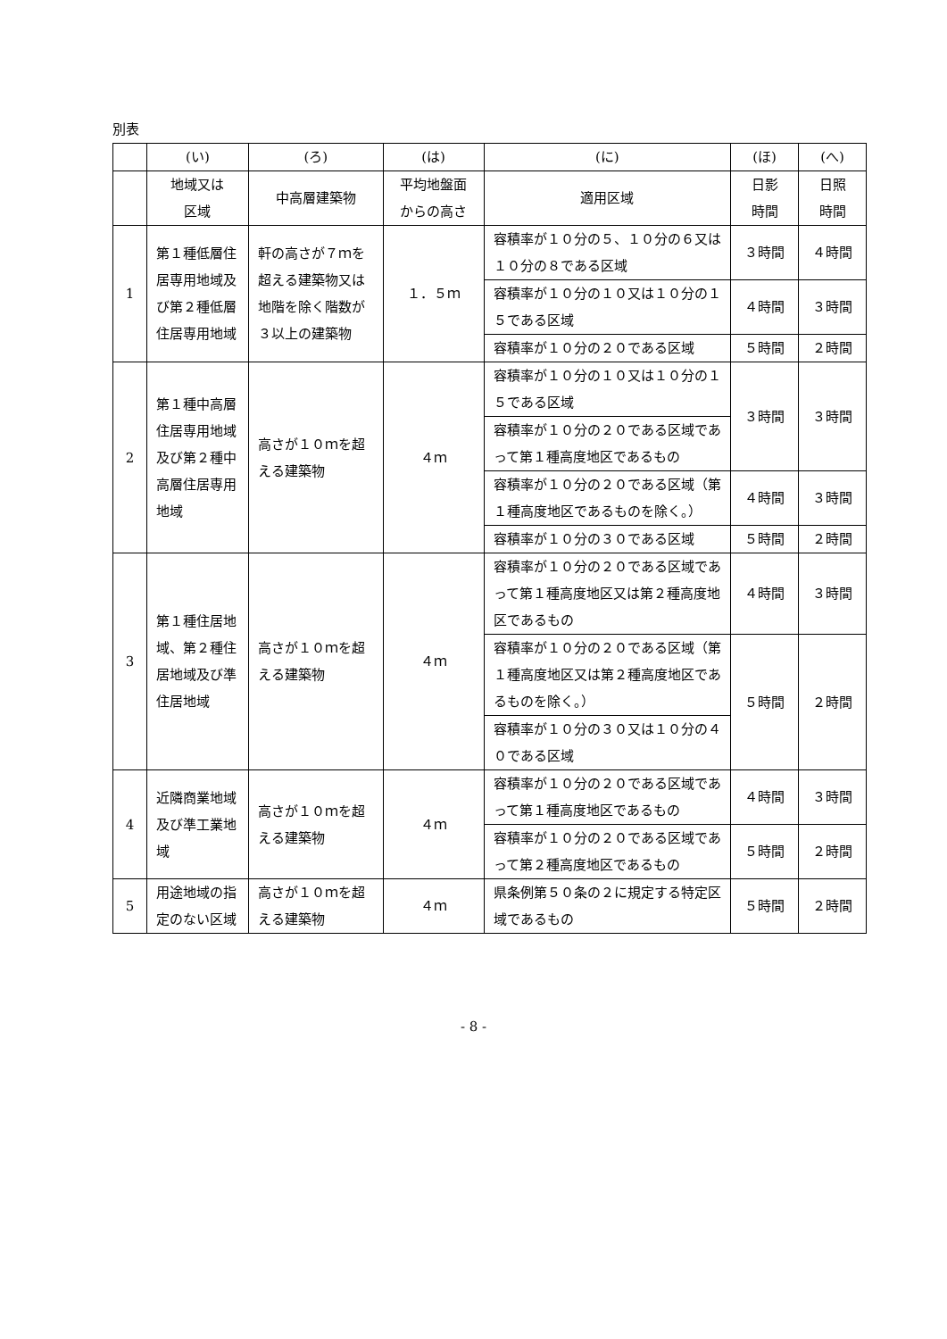別表
| | (い) | (ろ) | (は) | (に) | (ほ) | (へ) |
| --- | --- | --- | --- | --- | --- | --- |
| | 地域又は 区域 | 中高層建築物 | 平均地盤面 からの高さ | 適用区域 | 日影 時間 | 日照 時間 |
| 1 | 第１種低層住居専用地域及び第２種低層住居専用地域 | 軒の高さが７ｍを超える建築物又は地階を除く階数が３以上の建築物 | １．５ｍ | 容積率が１０分の５、１０分の６又は１０分の８である区域 | ３時間 | ４時間 |
| | | | | 容積率が１０分の１０又は１０分の１５である区域 | ４時間 | ３時間 |
| | | | | 容積率が１０分の２０である区域 | ５時間 | ２時間 |
| 2 | 第１種中高層住居専用地域及び第２種中高層住居専用地域 | 高さが１０ｍを超える建築物 | ４ｍ | 容積率が１０分の１０又は１０分の１５である区域 | ３時間 | ３時間 |
| | | | | 容積率が１０分の２０である区域であって第１種高度地区であるもの | | |
| | | | | 容積率が１０分の２０である区域（第１種高度地区であるものを除く。） | ４時間 | ３時間 |
| | | | | 容積率が１０分の３０である区域 | ５時間 | ２時間 |
| 3 | 第１種住居地域、第２種住居地域及び準住居地域 | 高さが１０ｍを超える建築物 | ４ｍ | 容積率が１０分の２０である区域であって第１種高度地区又は第２種高度地区であるもの | ４時間 | ３時間 |
| | | | | 容積率が１０分の２０である区域（第１種高度地区又は第２種高度地区であるものを除く。） | ５時間 | ２時間 |
| | | | | 容積率が１０分の３０又は１０分の４０である区域 | | |
| 4 | 近隣商業地域及び準工業地域 | 高さが１０ｍを超える建築物 | ４ｍ | 容積率が１０分の２０である区域であって第１種高度地区であるもの | ４時間 | ３時間 |
| | | | | 容積率が１０分の２０である区域であって第２種高度地区であるもの | ５時間 | ２時間 |
| 5 | 用途地域の指定のない区域 | 高さが１０ｍを超える建築物 | ４ｍ | 県条例第５０条の２に規定する特定区域であるもの | ５時間 | ２時間 |
- 8 -